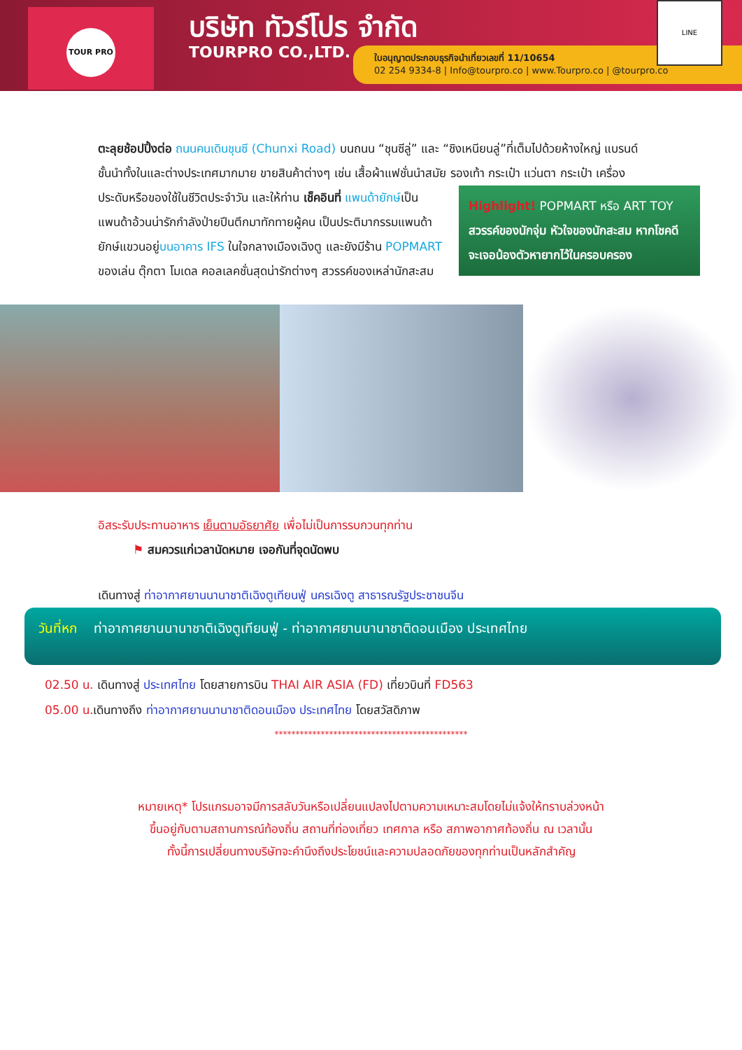TOUR PRO บริษัท ทัวร์โปร จำกัด
TOURPRO CO.,LTD.
ใบอนุญาตประกอบธุรกิจนำเที่ยวเลขที่ 11/10654
02 254 9334-8 | Info@tourpro.co | www.Tourpro.co | @tourpro.co
LINE
ตะลุยช้อปปิ้งต่อ ถนนคนเดินชุนซี (Chunxi Road) บนถนน “ชุนซีลู่” และ “ชิงเหนียนลู่”ที่เต็มไปด้วยห้างใหญ่ แบรนด์ชั้นนำทั้งในและต่างประเทศมากมาย ขายสินค้าต่างๆ เช่น เสื้อผ้าแฟชั่นนำสมัย รองเท้า กระเป๋า แว่นตา Highlight! POPMART หรือ ART TOY
สวรรค์ของนักจุ่ม หัวใจของนักสะสม หากโชคดี จะเจอน้องตัวหายากไว้ในครอบครอง กระเป๋า เครื่องประดับหรือของใช้ในชีวิตประจำวัน และให้ท่าน เช็คอินที่ แพนด้ายักษ์เป็นแพนด้าอ้วนน่ารักกำลังป่ายปีนตึกมาทักทายผู้คน เป็นประติมากรรมแพนด้ายักษ์แขวนอยู่บนอาคาร IFS ในใจกลางเมืองเฉิงตู และยังมีร้าน POPMART ของเล่น ตุ๊กตา โมเดล คอลเลคชั่นสุดน่ารักต่างๆ สวรรค์ของเหล่านักสะสม
อิสระรับประทานอาหาร เย็นตามอัธยาศัย เพื่อไม่เป็นการรบกวนทุกท่าน
⚑ สมควรแก่เวลานัดหมาย เจอกันที่จุดนัดพบ
เดินทางสู่ ท่าอากาศยานนานาชาติเฉิงตูเทียนฟู่ นครเฉิงตู สาธารณรัฐประชาชนจีน
วันที่หก ท่าอากาศยานนานาชาติเฉิงตูเทียนฟู่ - ท่าอากาศยานนานาชาติดอนเมือง ประเทศไทย
02.50 น. เดินทางสู่ ประเทศไทย โดยสายการบิน THAI AIR ASIA (FD) เที่ยวบินที่ FD563
05.00 น. เดินทางถึง ท่าอากาศยานนานาชาติดอนเมือง ประเทศไทย โดยสวัสดิภาพ
**********************************************
หมายเหตุ* โปรแกรมอาจมีการสลับวันหรือเปลี่ยนแปลงไปตามความเหมาะสมโดยไม่แจ้งให้ทราบล่วงหน้า
ขึ้นอยู่กับตามสถานการณ์ท้องถิ่น สถานที่ท่องเที่ยว เทศกาล หรือ สภาพอากาศท้องถิ่น ณ เวลานั้น
ทั้งนี้การเปลี่ยนทางบริษัทจะคำนึงถึงประโยชน์และความปลอดภัยของทุกท่านเป็นหลักสำคัญ